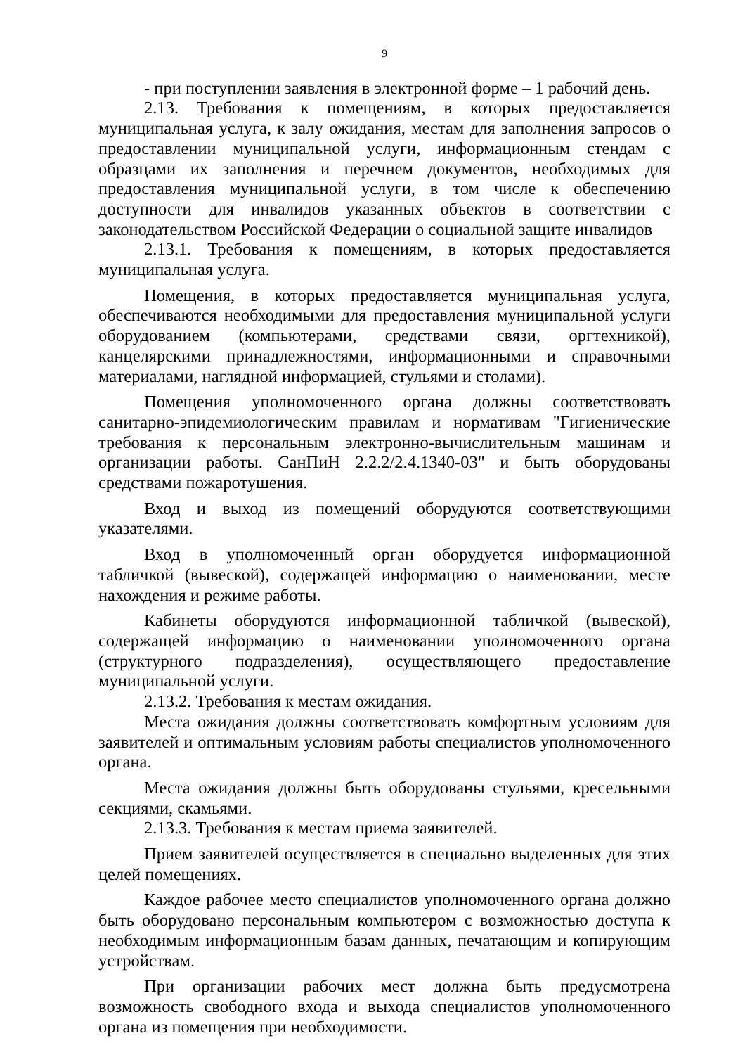9
- при поступлении заявления в электронной форме – 1 рабочий день.
2.13. Требования к помещениям, в которых предоставляется муниципальная услуга, к залу ожидания, местам для заполнения запросов о предоставлении муниципальной услуги, информационным стендам с образцами их заполнения и перечнем документов, необходимых для предоставления муниципальной услуги, в том числе к обеспечению доступности для инвалидов указанных объектов в соответствии с законодательством Российской Федерации о социальной защите инвалидов
2.13.1. Требования к помещениям, в которых предоставляется муниципальная услуга.
Помещения, в которых предоставляется муниципальная услуга, обеспечиваются необходимыми для предоставления муниципальной услуги оборудованием (компьютерами, средствами связи, оргтехникой), канцелярскими принадлежностями, информационными и справочными материалами, наглядной информацией, стульями и столами).
Помещения уполномоченного органа должны соответствовать санитарно-эпидемиологическим правилам и нормативам "Гигиенические требования к персональным электронно-вычислительным машинам и организации работы. СанПиН 2.2.2/2.4.1340-03" и быть оборудованы средствами пожаротушения.
Вход и выход из помещений оборудуются соответствующими указателями.
Вход в уполномоченный орган оборудуется информационной табличкой (вывеской), содержащей информацию о наименовании, месте нахождения и режиме работы.
Кабинеты оборудуются информационной табличкой (вывеской), содержащей информацию о наименовании уполномоченного органа (структурного подразделения), осуществляющего предоставление муниципальной услуги.
2.13.2. Требования к местам ожидания.
Места ожидания должны соответствовать комфортным условиям для заявителей и оптимальным условиям работы специалистов уполномоченного органа.
Места ожидания должны быть оборудованы стульями, кресельными секциями, скамьями.
2.13.3. Требования к местам приема заявителей.
Прием заявителей осуществляется в специально выделенных для этих целей помещениях.
Каждое рабочее место специалистов уполномоченного органа должно быть оборудовано персональным компьютером с возможностью доступа к необходимым информационным базам данных, печатающим и копирующим устройствам.
При организации рабочих мест должна быть предусмотрена возможность свободного входа и выхода специалистов уполномоченного органа из помещения при необходимости.